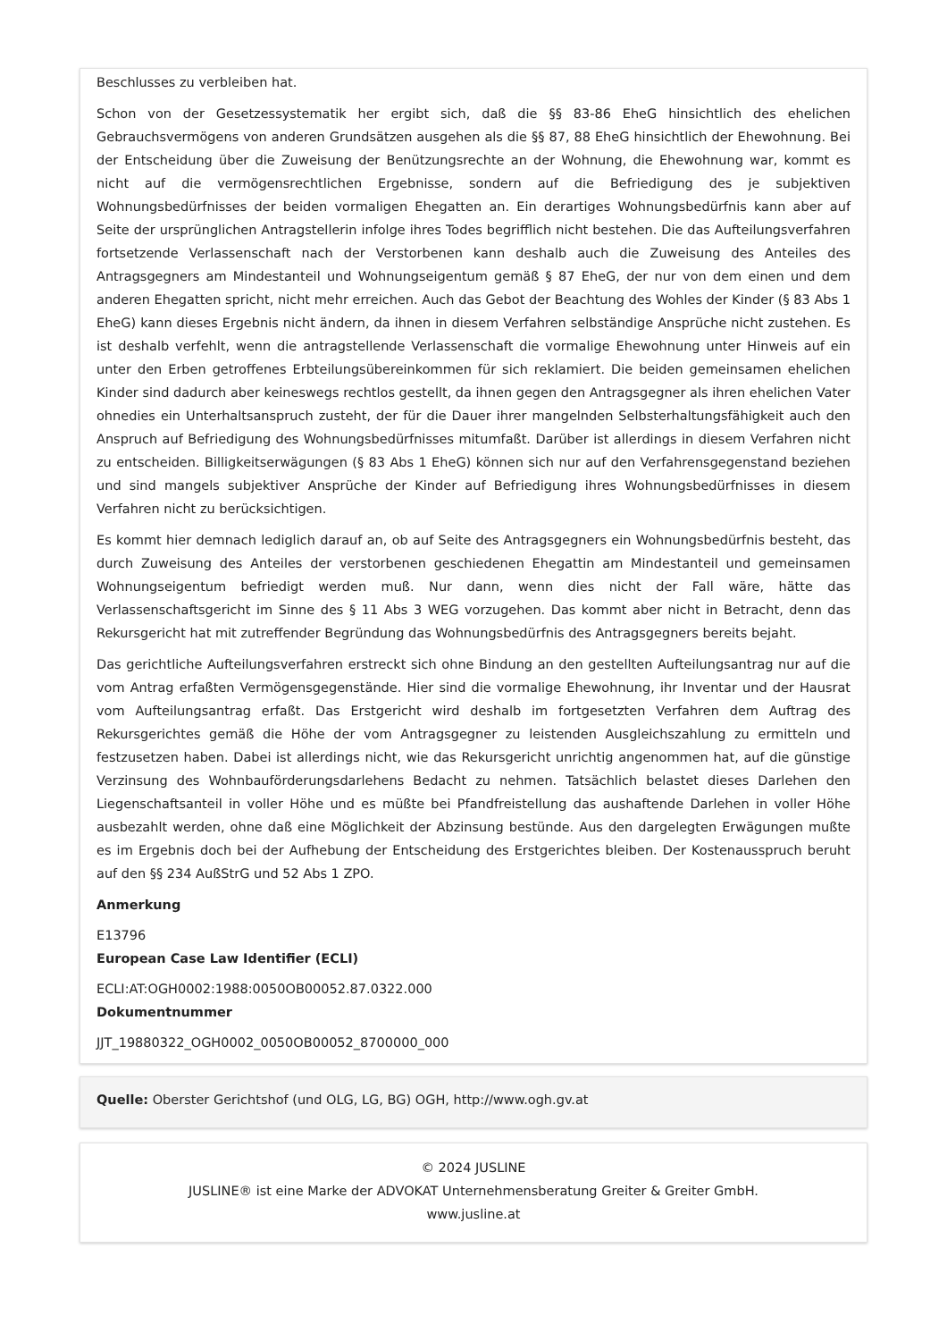Beschlusses zu verbleiben hat.
Schon von der Gesetzessystematik her ergibt sich, daß die §§ 83-86 EheG hinsichtlich des ehelichen Gebrauchsvermögens von anderen Grundsätzen ausgehen als die §§ 87, 88 EheG hinsichtlich der Ehewohnung. Bei der Entscheidung über die Zuweisung der Benützungsrechte an der Wohnung, die Ehewohnung war, kommt es nicht auf die vermögensrechtlichen Ergebnisse, sondern auf die Befriedigung des je subjektiven Wohnungsbedürfnisses der beiden vormaligen Ehegatten an. Ein derartiges Wohnungsbedürfnis kann aber auf Seite der ursprünglichen Antragstellerin infolge ihres Todes begrifflich nicht bestehen. Die das Aufteilungsverfahren fortsetzende Verlassenschaft nach der Verstorbenen kann deshalb auch die Zuweisung des Anteiles des Antragsgegners am Mindestanteil und Wohnungseigentum gemäß § 87 EheG, der nur von dem einen und dem anderen Ehegatten spricht, nicht mehr erreichen. Auch das Gebot der Beachtung des Wohles der Kinder (§ 83 Abs 1 EheG) kann dieses Ergebnis nicht ändern, da ihnen in diesem Verfahren selbständige Ansprüche nicht zustehen. Es ist deshalb verfehlt, wenn die antragstellende Verlassenschaft die vormalige Ehewohnung unter Hinweis auf ein unter den Erben getroffenes Erbteilungsübereinkommen für sich reklamiert. Die beiden gemeinsamen ehelichen Kinder sind dadurch aber keineswegs rechtlos gestellt, da ihnen gegen den Antragsgegner als ihren ehelichen Vater ohnedies ein Unterhaltsanspruch zusteht, der für die Dauer ihrer mangelnden Selbsterhaltungsfähigkeit auch den Anspruch auf Befriedigung des Wohnungsbedürfnisses mitumfaßt. Darüber ist allerdings in diesem Verfahren nicht zu entscheiden. Billigkeitserwägungen (§ 83 Abs 1 EheG) können sich nur auf den Verfahrensgegenstand beziehen und sind mangels subjektiver Ansprüche der Kinder auf Befriedigung ihres Wohnungsbedürfnisses in diesem Verfahren nicht zu berücksichtigen.
Es kommt hier demnach lediglich darauf an, ob auf Seite des Antragsgegners ein Wohnungsbedürfnis besteht, das durch Zuweisung des Anteiles der verstorbenen geschiedenen Ehegattin am Mindestanteil und gemeinsamen Wohnungseigentum befriedigt werden muß. Nur dann, wenn dies nicht der Fall wäre, hätte das Verlassenschaftsgericht im Sinne des § 11 Abs 3 WEG vorzugehen. Das kommt aber nicht in Betracht, denn das Rekursgericht hat mit zutreffender Begründung das Wohnungsbedürfnis des Antragsgegners bereits bejaht.
Das gerichtliche Aufteilungsverfahren erstreckt sich ohne Bindung an den gestellten Aufteilungsantrag nur auf die vom Antrag erfaßten Vermögensgegenstände. Hier sind die vormalige Ehewohnung, ihr Inventar und der Hausrat vom Aufteilungsantrag erfaßt. Das Erstgericht wird deshalb im fortgesetzten Verfahren dem Auftrag des Rekursgerichtes gemäß die Höhe der vom Antragsgegner zu leistenden Ausgleichszahlung zu ermitteln und festzusetzen haben. Dabei ist allerdings nicht, wie das Rekursgericht unrichtig angenommen hat, auf die günstige Verzinsung des Wohnbauförderungsdarlehens Bedacht zu nehmen. Tatsächlich belastet dieses Darlehen den Liegenschaftsanteil in voller Höhe und es müßte bei Pfandfreistellung das aushaftende Darlehen in voller Höhe ausbezahlt werden, ohne daß eine Möglichkeit der Abzinsung bestünde. Aus den dargelegten Erwägungen mußte es im Ergebnis doch bei der Aufhebung der Entscheidung des Erstgerichtes bleiben. Der Kostenausspruch beruht auf den §§ 234 AußStrG und 52 Abs 1 ZPO.
Anmerkung
E13796
European Case Law Identifier (ECLI)
ECLI:AT:OGH0002:1988:0050OB00052.87.0322.000
Dokumentnummer
JJT_19880322_OGH0002_0050OB00052_8700000_000
Quelle: Oberster Gerichtshof (und OLG, LG, BG) OGH, http://www.ogh.gv.at
© 2024 JUSLINE
JUSLINE® ist eine Marke der ADVOKAT Unternehmensberatung Greiter & Greiter GmbH.
www.jusline.at